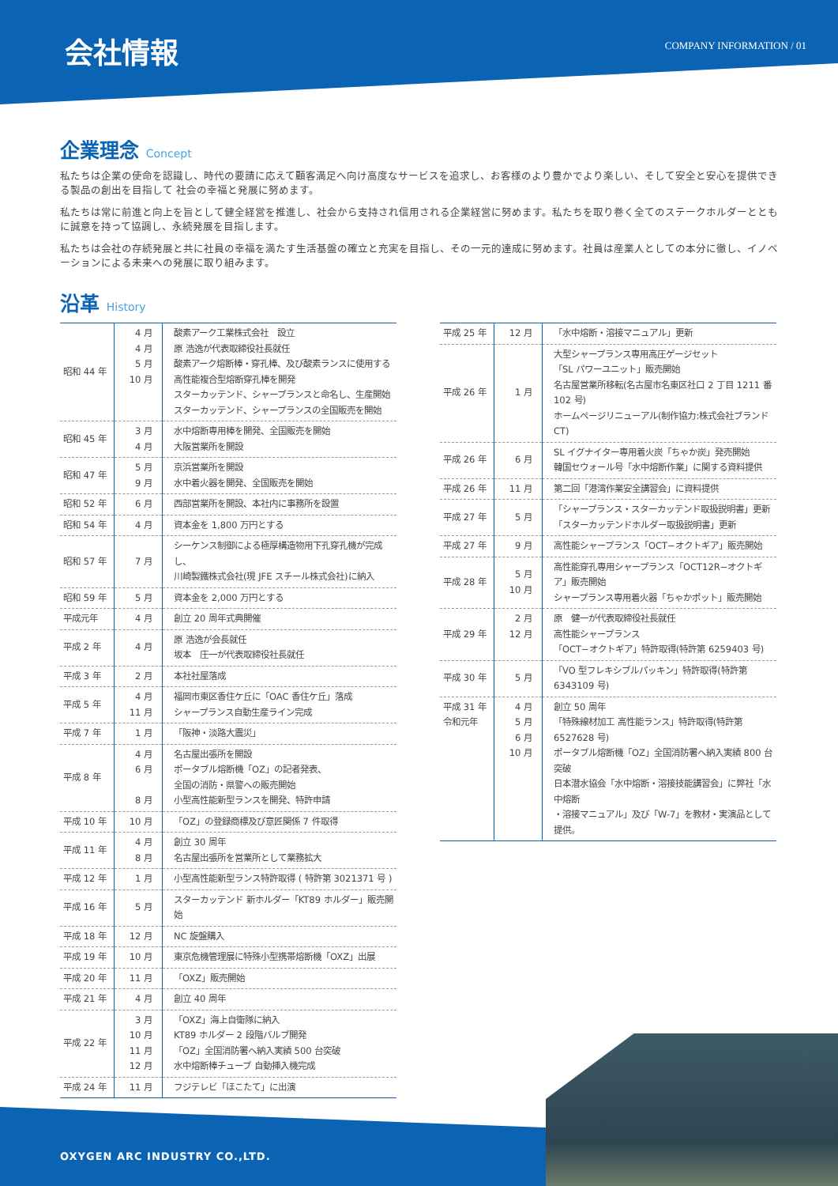会社情報
COMPANY INFORMATION / 01
企業理念 Concept
私たちは企業の使命を認識し、時代の要請に応えて顧客満足へ向け高度なサービスを追求し、お客様のより豊かでより楽しい、そして安全と安心を提供できる製品の創出を目指して 社会の幸福と発展に努めます。
私たちは常に前進と向上を旨として健全経営を推進し、社会から支持され信用される企業経営に努めます。私たちを取り巻く全てのステークホルダーとともに誠意を持って協調し、永続発展を目指します。
私たちは会社の存続発展と共に社員の幸福を満たす生活基盤の確立と充実を目指し、その一元的達成に努めます。社員は産業人としての本分に徹し、イノベーションによる未来への発展に取り組みます。
沿革 History
| 昭和 44 年 | 4 月 4 月 5 月 10 月 | 酸素アーク工業株式会社 設立 原 浩逸が代表取締役社長就任 酸素アーク熔断棒・穿孔棒、及び酸素ランスに使用する 高性能複合型熔断穿孔棒を開発 スターカッテンド、シャープランスと命名し、生産開始 スターカッテンド、シャープランスの全国販売を開始 |
| 昭和 45 年 | 3 月 4 月 | 水中熔断専用棒を開発、全国販売を開始 大阪営業所を開設 |
| 昭和 47 年 | 5 月 9 月 | 京浜営業所を開設 水中着火器を開発、全国販売を開始 |
| 昭和 52 年 | 6 月 | 西部営業所を開設、本社内に事務所を設置 |
| 昭和 54 年 | 4 月 | 資本金を 1,800 万円とする |
| 昭和 57 年 | 7 月 | シーケンス制御による極厚構造物用下孔穿孔機が完成し、 川崎製鐵株式会社(現 JFE スチール株式会社)に納入 |
| 昭和 59 年 | 5 月 | 資本金を 2,000 万円とする |
| 平成元年 | 4 月 | 創立 20 周年式典開催 |
| 平成 2 年 | 4 月 | 原 浩逸が会長就任 坂本 庄一が代表取締役社長就任 |
| 平成 3 年 | 2 月 | 本社社屋落成 |
| 平成 5 年 | 4 月 11 月 | 福岡市東区香住ケ丘に「OAC 香住ケ丘」落成 シャープランス自動生産ライン完成 |
| 平成 7 年 | 1 月 | 「阪神・淡路大震災」 |
| 平成 8 年 | 4 月 6 月 8 月 | 名古屋出張所を開設 ポータブル熔断機「OZ」の記者発表、 全国の消防・県警への販売開始 小型高性能新型ランスを開発、特許申請 |
| 平成 10 年 | 10 月 | 「OZ」の登録商標及び意匠関係 7 件取得 |
| 平成 11 年 | 4 月 8 月 | 創立 30 周年 名古屋出張所を営業所として業務拡大 |
| 平成 12 年 | 1 月 | 小型高性能新型ランス特許取得 ( 特許第 3021371 号 ) |
| 平成 16 年 | 5 月 | スターカッテンド 新ホルダー「KT89 ホルダー」販売開始 |
| 平成 18 年 | 12 月 | NC 旋盤購入 |
| 平成 19 年 | 10 月 | 東京危機管理展に特殊小型携帯熔断機「OXZ」出展 |
| 平成 20 年 | 11 月 | 「OXZ」販売開始 |
| 平成 21 年 | 4 月 | 創立 40 周年 |
| 平成 22 年 | 3 月 10 月 11 月 12 月 | 「OXZ」海上自衛隊に納入 KT89 ホルダー 2 段階バルブ開発 「OZ」全国消防署へ納入実績 500 台突破 水中熔断棒チューブ 自動挿入機完成 |
| 平成 24 年 | 11 月 | フジテレビ「ほこたて」に出演 |
| 平成 25 年 | 12 月 | 「水中熔断・溶接マニュアル」更新 |
| 平成 26 年 | 1 月 | 大型シャープランス専用高圧ゲージセット 「SL パワーユニット」販売開始 名古屋営業所移転(名古屋市名東区社口 2 丁目 1211 番 102 号) ホームページリニューアル(制作協力:株式会社ブランド CT) |
| 平成 26 年 | 6 月 | SL イグナイター専用着火炭「ちゃか炭」発売開始 韓国セウォール号「水中熔断作業」に関する資料提供 |
| 平成 26 年 | 11 月 | 第二回「港湾作業安全講習会」に資料提供 |
| 平成 27 年 | 5 月 | 「シャープランス・スターカッテンド取扱説明書」更新 「スターカッテンドホルダー取扱説明書」更新 |
| 平成 27 年 | 9 月 | 高性能シャープランス「OCT−オクトギア」販売開始 |
| 平成 28 年 | 5 月 10 月 | 高性能穿孔専用シャープランス「OCT12R−オクトギア」販売開始 シャープランス専用着火器「ちゃかポット」販売開始 |
| 平成 29 年 | 2 月 12 月 | 原 健一が代表取締役社長就任 高性能シャープランス 「OCT−オクトギア」特許取得(特許第 6259403 号) |
| 平成 30 年 | 5 月 | 「VO 型フレキシブルパッキン」特許取得(特許第 6343109 号) |
| 平成 31 年 令和元年 | 4 月 5 月 6 月 10 月 | 創立 50 周年 「特殊線材加工 高性能ランス」特許取得(特許第 6527628 号) ポータブル熔断機「OZ」全国消防署へ納入実績 800 台突破 日本潜水協会「水中熔断・溶接技能講習会」に弊社「水中熔断 ・溶接マニュアル」及び「W-7」を教材・実演品として提供。 |
OXYGEN ARC INDUSTRY CO.,LTD.